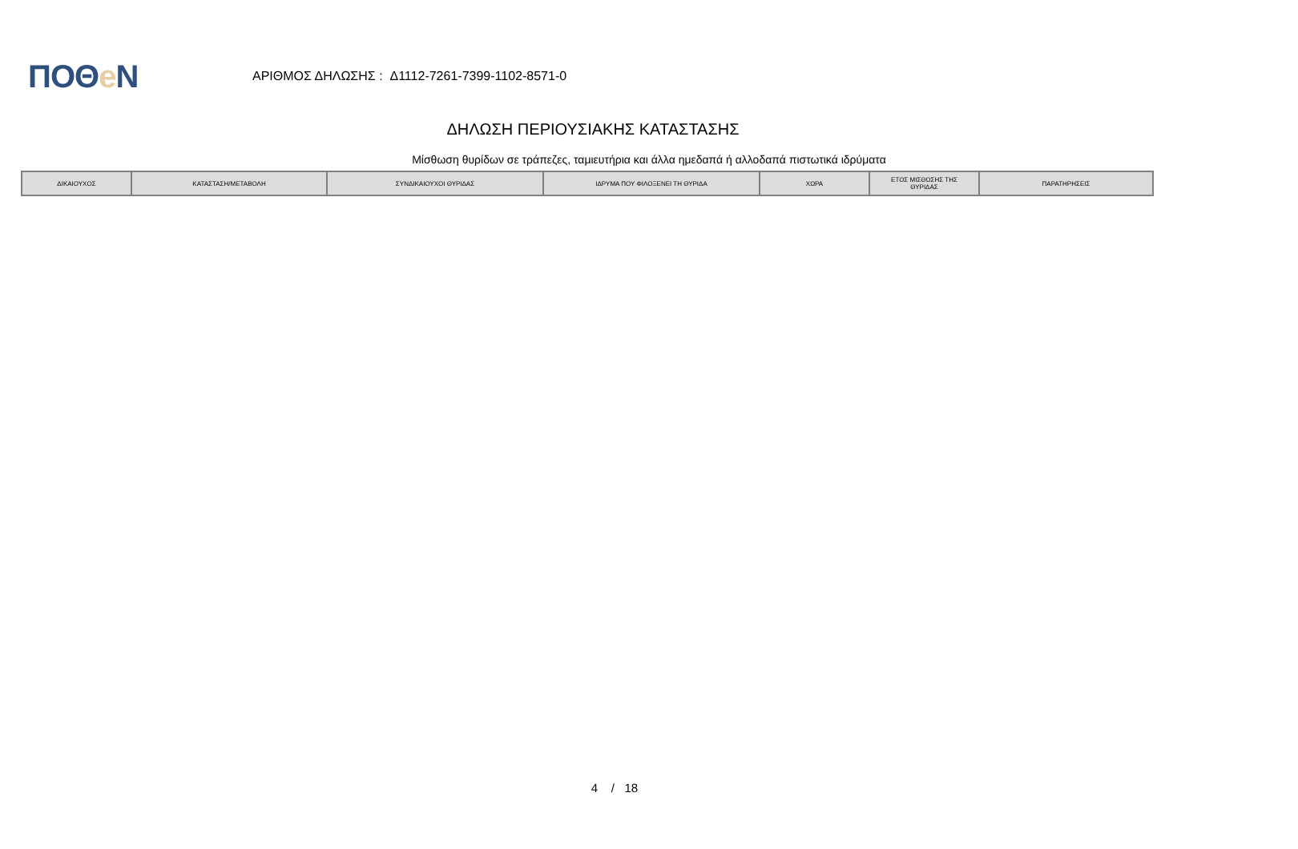ΠΟΘe Ν
ΑΡΙΘΜΟΣ ΔΗΛΩΣΗΣ : Δ1112-7261-7399-1102-8571-0
ΔΗΛΩΣΗ ΠΕΡΙΟΥΣΙΑΚΗΣ ΚΑΤΑΣΤΑΣΗΣ
Μίσθωση θυρίδων σε τράπεζες, ταμιευτήρια και άλλα ημεδαπά ή αλλοδαπά πιστωτικά ιδρύματα
| ΔΙΚΑΙΟΥΧΟΣ | ΚΑΤΑΣΤΑΣΗ/ΜΕΤΑΒΟΛΗ | ΣΥΝΔΙΚΑΙΟΥΧΟΙ ΘΥΡΙΔΑΣ | ΙΔΡΥΜΑ ΠΟΥ ΦΙΛΟΞΕΝΕΙ ΤΗ ΘΥΡΙΔΑ | ΧΩΡΑ | ΕΤΟΣ ΜΙΣΘΩΣΗΣ ΤΗΣ ΘΥΡΙΔΑΣ | ΠΑΡΑΤΗΡΗΣΕΙΣ |
| --- | --- | --- | --- | --- | --- | --- |
4 / 18